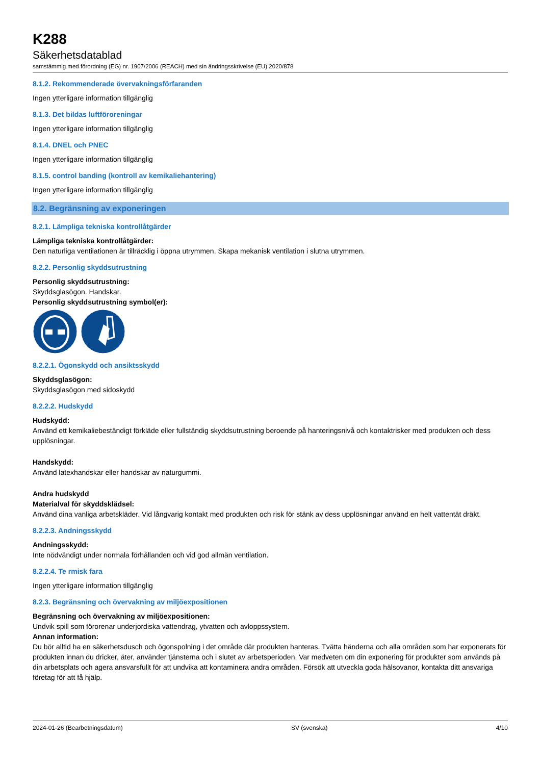K288
Säkerhetsdatablad
samstämmig med förordning (EG) nr. 1907/2006 (REACH) med sin ändringsskrivelse (EU) 2020/878
8.1.2. Rekommenderade övervakningsförfaranden
Ingen ytterligare information tillgänglig
8.1.3. Det bildas luftföroreningar
Ingen ytterligare information tillgänglig
8.1.4. DNEL och PNEC
Ingen ytterligare information tillgänglig
8.1.5. control banding (kontroll av kemikaliehantering)
Ingen ytterligare information tillgänglig
8.2. Begränsning av exponeringen
8.2.1. Lämpliga tekniska kontrollåtgärder
Lämpliga tekniska kontrollåtgärder:
Den naturliga ventilationen är tillräcklig i öppna utrymmen. Skapa mekanisk ventilation i slutna utrymmen.
8.2.2. Personlig skyddsutrustning
Personlig skyddsutrustning:
Skyddsglasögon. Handskar.
Personlig skyddsutrustning symbol(er):
8.2.2.1. Ögonskydd och ansiktsskydd
Skyddsglasögon:
Skyddsglasögon med sidoskydd
8.2.2.2. Hudskydd
Hudskydd:
Använd ett kemikaliebeständigt förkläde eller fullständig skyddsutrustning beroende på hanteringsnivå och kontaktrisker med produkten och dess upplösningar.
Handskydd:
Använd latexhandskar eller handskar av naturgummi.
Andra hudskydd
Materialval för skyddsklädsel:
Använd dina vanliga arbetskläder. Vid långvarig kontakt med produkten och risk för stänk av dess upplösningar använd en helt vattentät dräkt.
8.2.2.3. Andningsskydd
Andningsskydd:
Inte nödvändigt under normala förhållanden och vid god allmän ventilation.
8.2.2.4. Te rmisk fara
Ingen ytterligare information tillgänglig
8.2.3. Begränsning och övervakning av miljöexpositionen
Begränsning och övervakning av miljöexpositionen:
Undvik spill som förorenar underjordiska vattendrag, ytvatten och avloppssystem.
Annan information:
Du bör alltid ha en säkerhetsdusch och ögonspolning i det område där produkten hanteras. Tvätta händerna och alla områden som har exponerats för produkten innan du dricker, äter, använder tjänsterna och i slutet av arbetsperioden. Var medveten om din exponering för produkter som används på din arbetsplats och agera ansvarsfullt för att undvika att kontaminera andra områden. Försök att utveckla goda hälsovanor, kontakta ditt ansvariga företag för att få hjälp.
2024-01-26 (Bearbetningsdatum) SV (svenska) 4/10